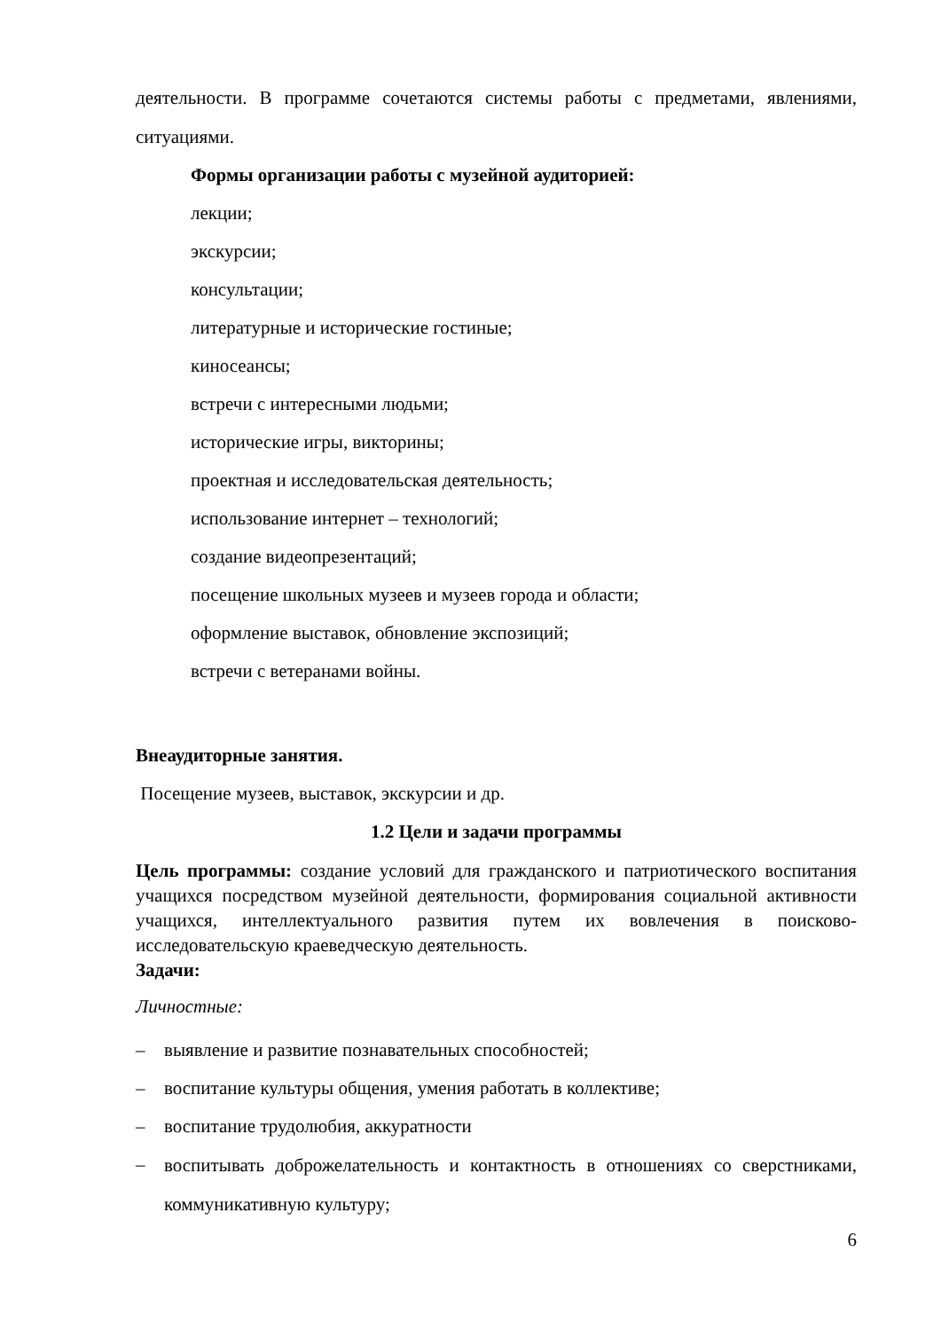деятельности. В программе сочетаются системы работы с предметами, явлениями, ситуациями.
Формы организации работы с музейной аудиторией:
лекции;
экскурсии;
консультации;
литературные и исторические гостиные;
киносеансы;
встречи с интересными людьми;
исторические игры, викторины;
проектная и исследовательская деятельность;
использование интернет – технологий;
создание видеопрезентаций;
посещение школьных музеев и музеев города и области;
оформление выставок, обновление экспозиций;
встречи с ветеранами войны.
Внеаудиторные занятия.
Посещение музеев, выставок, экскурсии и др.
1.2 Цели и задачи программы
Цель программы: создание условий для гражданского и патриотического воспитания учащихся посредством музейной деятельности, формирования социальной активности учащихся, интеллектуального развития путем их вовлечения в поисково- исследовательскую краеведческую деятельность.
Задачи:
Личностные:
– выявление и развитие познавательных способностей;
– воспитание культуры общения, умения работать в коллективе;
– воспитание трудолюбия, аккуратности
– воспитывать доброжелательность и контактность в отношениях со сверстниками, коммуникативную культуру;
6